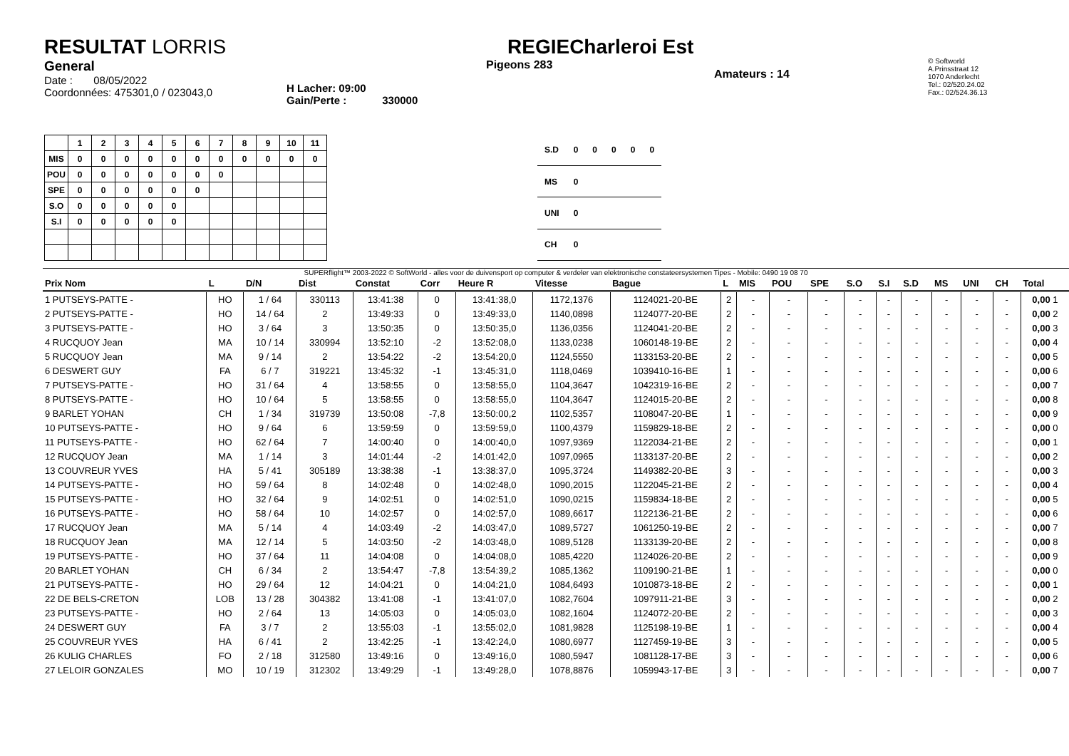RESULTAT LORRIS
General
Date : 08/05/2022
Coordonnées: 475301,0 / 023043,0
H Lacher: 09:00
Gain/Perte : 330000
REGIECharleroi Est
Pigeons 283
Amateurs : 14
© Softworld
A.Prinsstraat 12
1070 Anderlecht
Tel.: 02/520.24.02
Fax.: 02/524.36.13
| | 1 | 2 | 3 | 4 | 5 | 6 | 7 | 8 | 9 | 10 | 11 |
| --- | --- | --- | --- | --- | --- | --- | --- | --- | --- | --- | --- |
| MIS | 0 | 0 | 0 | 0 | 0 | 0 | 0 | 0 | 0 | 0 | 0 |
| POU | 0 | 0 | 0 | 0 | 0 | 0 | 0 | | | | |
| SPE | 0 | 0 | 0 | 0 | 0 | 0 | | | | | |
| S.O | 0 | 0 | 0 | 0 | 0 | | | | | | |
| S.I | 0 | 0 | 0 | 0 | 0 | | | | | | |
| S.D | 0 | 0 | 0 | 0 | 0 |
| MS | 0 | | | | |
| UNI | 0 | | | | |
| CH | 0 | | | | |
SUPERflight™ 2003-2022 © SoftWorld - alles voor de duivensport op computer & verdeler van elektronische constateersystemen Tipes - Mobile: 0490 19 08 70
| Prix Nom | L | D/N | Dist | Constat | Corr | Heure R | Vitesse | Bague | L | MIS | POU | SPE | S.O | S.I | S.D | MS | UNI | CH | Total |
| --- | --- | --- | --- | --- | --- | --- | --- | --- | --- | --- | --- | --- | --- | --- | --- | --- | --- | --- | --- |
| 1 PUTSEYS-PATTE - | HO | 1 / 64 | 330113 | 13:41:38 | 0 | 13:41:38,0 | 1172,1376 | 1124021-20-BE | 2 | - | - | - | - | - | - | - | - | - | 0,00 1 |
| 2 PUTSEYS-PATTE - | HO | 14 / 64 | 2 | 13:49:33 | 0 | 13:49:33,0 | 1140,0898 | 1124077-20-BE | 2 | - | - | - | - | - | - | - | - | - | 0,00 2 |
| 3 PUTSEYS-PATTE - | HO | 3 / 64 | 3 | 13:50:35 | 0 | 13:50:35,0 | 1136,0356 | 1124041-20-BE | 2 | - | - | - | - | - | - | - | - | - | 0,00 3 |
| 4 RUCQUOY Jean | MA | 10 / 14 | 330994 | 13:52:10 | -2 | 13:52:08,0 | 1133,0238 | 1060148-19-BE | 2 | - | - | - | - | - | - | - | - | - | 0,00 4 |
| 5 RUCQUOY Jean | MA | 9 / 14 | 2 | 13:54:22 | -2 | 13:54:20,0 | 1124,5550 | 1133153-20-BE | 2 | - | - | - | - | - | - | - | - | - | 0,00 5 |
| 6 DESWERT GUY | FA | 6 / 7 | 319221 | 13:45:32 | -1 | 13:45:31,0 | 1118,0469 | 1039410-16-BE | 1 | - | - | - | - | - | - | - | - | - | 0,00 6 |
| 7 PUTSEYS-PATTE - | HO | 31 / 64 | 4 | 13:58:55 | 0 | 13:58:55,0 | 1104,3647 | 1042319-16-BE | 2 | - | - | - | - | - | - | - | - | - | 0,00 7 |
| 8 PUTSEYS-PATTE - | HO | 10 / 64 | 5 | 13:58:55 | 0 | 13:58:55,0 | 1104,3647 | 1124015-20-BE | 2 | - | - | - | - | - | - | - | - | - | 0,00 8 |
| 9 BARLET YOHAN | CH | 1 / 34 | 319739 | 13:50:08 | -7,8 | 13:50:00,2 | 1102,5357 | 1108047-20-BE | 1 | - | - | - | - | - | - | - | - | - | 0,00 9 |
| 10 PUTSEYS-PATTE - | HO | 9 / 64 | 6 | 13:59:59 | 0 | 13:59:59,0 | 1100,4379 | 1159829-18-BE | 2 | - | - | - | - | - | - | - | - | - | 0,00 0 |
| 11 PUTSEYS-PATTE - | HO | 62 / 64 | 7 | 14:00:40 | 0 | 14:00:40,0 | 1097,9369 | 1122034-21-BE | 2 | - | - | - | - | - | - | - | - | - | 0,00 1 |
| 12 RUCQUOY Jean | MA | 1 / 14 | 3 | 14:01:44 | -2 | 14:01:42,0 | 1097,0965 | 1133137-20-BE | 2 | - | - | - | - | - | - | - | - | - | 0,00 2 |
| 13 COUVREUR YVES | HA | 5 / 41 | 305189 | 13:38:38 | -1 | 13:38:37,0 | 1095,3724 | 1149382-20-BE | 3 | - | - | - | - | - | - | - | - | - | 0,00 3 |
| 14 PUTSEYS-PATTE - | HO | 59 / 64 | 8 | 14:02:48 | 0 | 14:02:48,0 | 1090,2015 | 1122045-21-BE | 2 | - | - | - | - | - | - | - | - | - | 0,00 4 |
| 15 PUTSEYS-PATTE - | HO | 32 / 64 | 9 | 14:02:51 | 0 | 14:02:51,0 | 1090,0215 | 1159834-18-BE | 2 | - | - | - | - | - | - | - | - | - | 0,00 5 |
| 16 PUTSEYS-PATTE - | HO | 58 / 64 | 10 | 14:02:57 | 0 | 14:02:57,0 | 1089,6617 | 1122136-21-BE | 2 | - | - | - | - | - | - | - | - | - | 0,00 6 |
| 17 RUCQUOY Jean | MA | 5 / 14 | 4 | 14:03:49 | -2 | 14:03:47,0 | 1089,5727 | 1061250-19-BE | 2 | - | - | - | - | - | - | - | - | - | 0,00 7 |
| 18 RUCQUOY Jean | MA | 12 / 14 | 5 | 14:03:50 | -2 | 14:03:48,0 | 1089,5128 | 1133139-20-BE | 2 | - | - | - | - | - | - | - | - | - | 0,00 8 |
| 19 PUTSEYS-PATTE - | HO | 37 / 64 | 11 | 14:04:08 | 0 | 14:04:08,0 | 1085,4220 | 1124026-20-BE | 2 | - | - | - | - | - | - | - | - | - | 0,00 9 |
| 20 BARLET YOHAN | CH | 6 / 34 | 2 | 13:54:47 | -7,8 | 13:54:39,2 | 1085,1362 | 1109190-21-BE | 1 | - | - | - | - | - | - | - | - | - | 0,00 0 |
| 21 PUTSEYS-PATTE - | HO | 29 / 64 | 12 | 14:04:21 | 0 | 14:04:21,0 | 1084,6493 | 1010873-18-BE | 2 | - | - | - | - | - | - | - | - | - | 0,00 1 |
| 22 DE BELS-CRETON | LOB | 13 / 28 | 304382 | 13:41:08 | -1 | 13:41:07,0 | 1082,7604 | 1097911-21-BE | 3 | - | - | - | - | - | - | - | - | - | 0,00 2 |
| 23 PUTSEYS-PATTE - | HO | 2 / 64 | 13 | 14:05:03 | 0 | 14:05:03,0 | 1082,1604 | 1124072-20-BE | 2 | - | - | - | - | - | - | - | - | - | 0,00 3 |
| 24 DESWERT GUY | FA | 3 / 7 | 2 | 13:55:03 | -1 | 13:55:02,0 | 1081,9828 | 1125198-19-BE | 1 | - | - | - | - | - | - | - | - | - | 0,00 4 |
| 25 COUVREUR YVES | HA | 6 / 41 | 2 | 13:42:25 | -1 | 13:42:24,0 | 1080,6977 | 1127459-19-BE | 3 | - | - | - | - | - | - | - | - | - | 0,00 5 |
| 26 KULIG CHARLES | FO | 2 / 18 | 312580 | 13:49:16 | 0 | 13:49:16,0 | 1080,5947 | 1081128-17-BE | 3 | - | - | - | - | - | - | - | - | - | 0,00 6 |
| 27 LELOIR GONZALES | MO | 10 / 19 | 312302 | 13:49:29 | -1 | 13:49:28,0 | 1078,8876 | 1059943-17-BE | 3 | - | - | - | - | - | - | - | - | - | 0,00 7 |